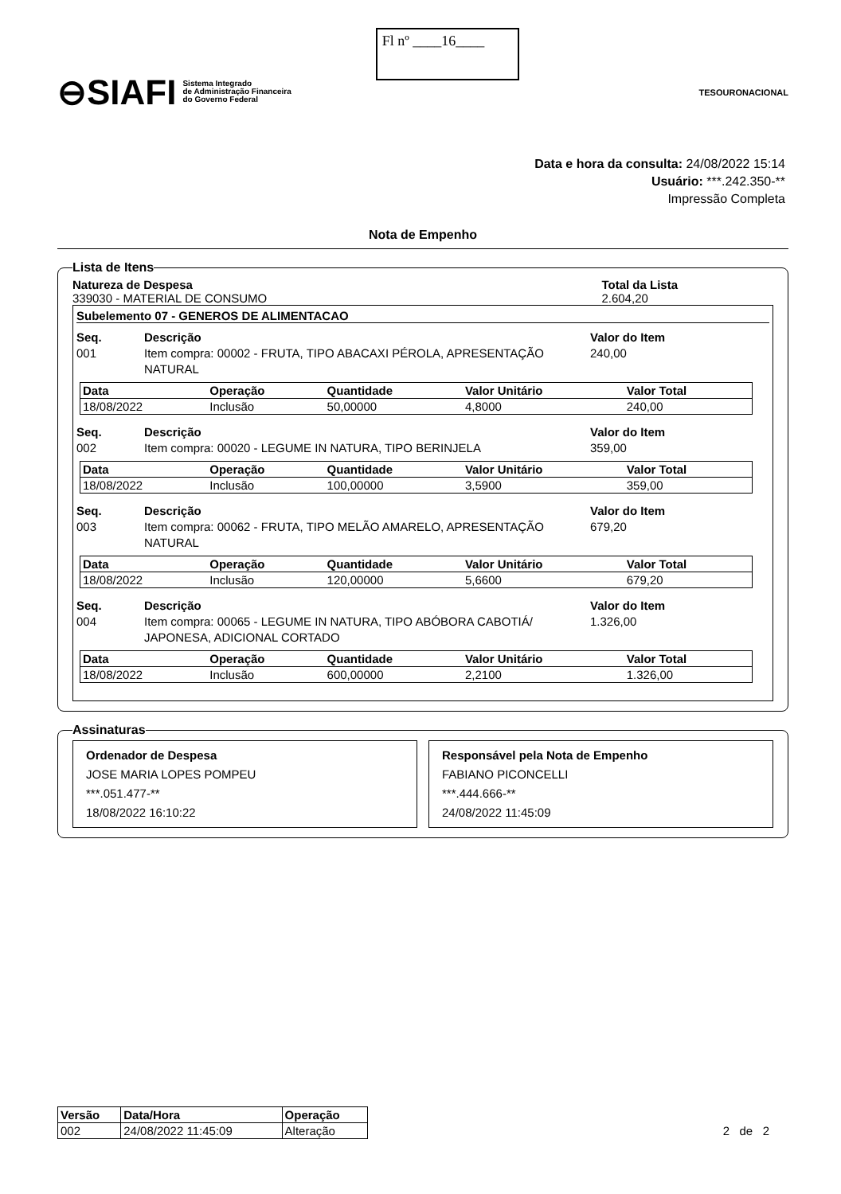⊖SIAFI Sistema Integrado
de Administração Financeira
do Governo Federal
Fl nº ____16____
TESOURONACIONAL
Data e hora da consulta: 24/08/2022 15:14
Usuário: ***.242.350-**
Impressão Completa
Nota de Empenho
Lista de Itens
Natureza de Despesa
339030 - MATERIAL DE CONSUMO
Total da Lista
2.604,20
Subelemento 07 - GENEROS DE ALIMENTACAO
Seq. Descrição Valor do Item 001 Item compra: 00002 - FRUTA, TIPO ABACAXI PÉROLA, APRESENTAÇÃO NATURAL 240,00
| Data | Operação | Quantidade | Valor Unitário | Valor Total |
| --- | --- | --- | --- | --- |
| 18/08/2022 | Inclusão | 50,00000 | 4,8000 | 240,00 |
Seq. Descrição Valor do Item 002 Item compra: 00020 - LEGUME IN NATURA, TIPO BERINJELA 359,00
| Data | Operação | Quantidade | Valor Unitário | Valor Total |
| --- | --- | --- | --- | --- |
| 18/08/2022 | Inclusão | 100,00000 | 3,5900 | 359,00 |
Seq. Descrição Valor do Item 003 Item compra: 00062 - FRUTA, TIPO MELÃO AMARELO, APRESENTAÇÃO NATURAL 679,20
| Data | Operação | Quantidade | Valor Unitário | Valor Total |
| --- | --- | --- | --- | --- |
| 18/08/2022 | Inclusão | 120,00000 | 5,6600 | 679,20 |
Seq. Descrição Valor do Item 004 Item compra: 00065 - LEGUME IN NATURA, TIPO ABÓBORA CABOTIÁ/ JAPONESA, ADICIONAL CORTADO 1.326,00
| Data | Operação | Quantidade | Valor Unitário | Valor Total |
| --- | --- | --- | --- | --- |
| 18/08/2022 | Inclusão | 600,00000 | 2,2100 | 1.326,00 |
Assinaturas
Ordenador de Despesa
JOSE MARIA LOPES POMPEU
***.051.477-**
18/08/2022 16:10:22
Responsável pela Nota de Empenho
FABIANO PICONCELLI
***.444.666-**
24/08/2022 11:45:09
| Versão | Data/Hora | Operação |
| --- | --- | --- |
| 002 | 24/08/2022 11:45:09 | Alteração |
2 de 2